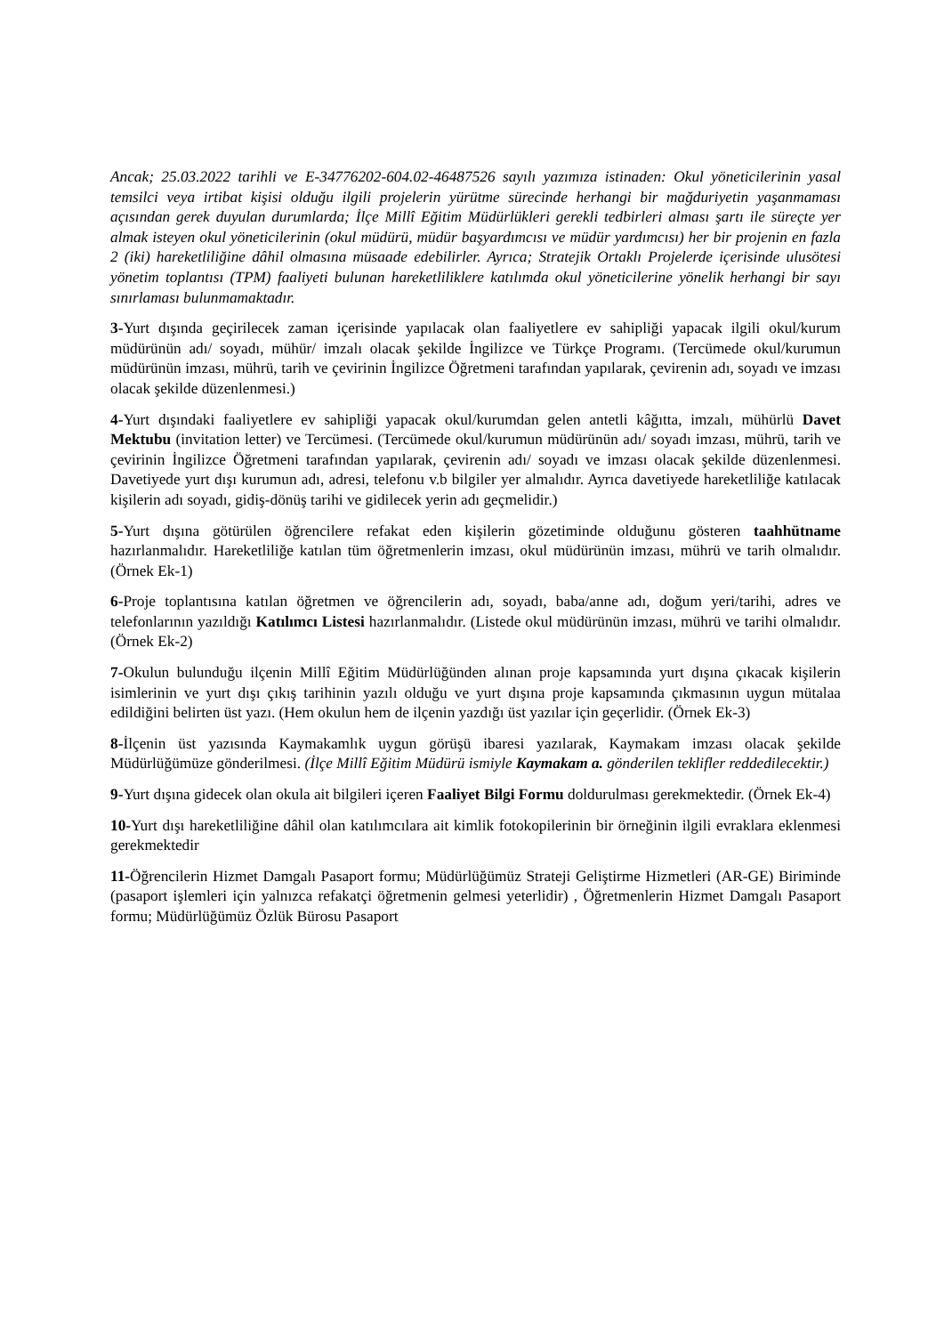Ancak; 25.03.2022 tarihli ve E-34776202-604.02-46487526 sayılı yazımıza istinaden: Okul yöneticilerinin yasal temsilci veya irtibat kişisi olduğu ilgili projelerin yürütme sürecinde herhangi bir mağduriyetin yaşanmaması açısından gerek duyulan durumlarda; İlçe Millî Eğitim Müdürlükleri gerekli tedbirleri alması şartı ile süreçte yer almak isteyen okul yöneticilerinin (okul müdürü, müdür başyardımcısı ve müdür yardımcısı) her bir projenin en fazla 2 (iki) hareketliliğine dâhil olmasına müsaade edebilirler. Ayrıca; Stratejik Ortaklı Projelerde içerisinde ulusötesi yönetim toplantısı (TPM) faaliyeti bulunan hareketliliklere katılımda okul yöneticilerine yönelik herhangi bir sayı sınırlaması bulunmamaktadır.
3-Yurt dışında geçirilecek zaman içerisinde yapılacak olan faaliyetlere ev sahipliği yapacak ilgili okul/kurum müdürünün adı/ soyadı, mühür/ imzalı olacak şekilde İngilizce ve Türkçe Programı. (Tercümede okul/kurumun müdürünün imzası, mührü, tarih ve çevirinin İngilizce Öğretmeni tarafından yapılarak, çevirenin adı, soyadı ve imzası olacak şekilde düzenlenmesi.)
4-Yurt dışındaki faaliyetlere ev sahipliği yapacak okul/kurumdan gelen antetli kâğıtta, imzalı, mühürlü Davet Mektubu (invitation letter) ve Tercümesi. (Tercümede okul/kurumun müdürünün adı/ soyadı imzası, mührü, tarih ve çevirinin İngilizce Öğretmeni tarafından yapılarak, çevirenin adı/ soyadı ve imzası olacak şekilde düzenlenmesi. Davetiyede yurt dışı kurumun adı, adresi, telefonu v.b bilgiler yer almalıdır. Ayrıca davetiyede hareketliliğe katılacak kişilerin adı soyadı, gidiş-dönüş tarihi ve gidilecek yerin adı geçmelidir.)
5-Yurt dışına götürülen öğrencilere refakat eden kişilerin gözetiminde olduğunu gösteren taahhütname hazırlanmalıdır. Hareketliliğe katılan tüm öğretmenlerin imzası, okul müdürünün imzası, mührü ve tarih olmalıdır. (Örnek Ek-1)
6-Proje toplantısına katılan öğretmen ve öğrencilerin adı, soyadı, baba/anne adı, doğum yeri/tarihi, adres ve telefonlarının yazıldığı Katılımcı Listesi hazırlanmalıdır. (Listede okul müdürünün imzası, mührü ve tarihi olmalıdır. (Örnek Ek-2)
7-Okulun bulunduğu ilçenin Millî Eğitim Müdürlüğünden alınan proje kapsamında yurt dışına çıkacak kişilerin isimlerinin ve yurt dışı çıkış tarihinin yazılı olduğu ve yurt dışına proje kapsamında çıkmasının uygun mütalaa edildiğini belirten üst yazı. (Hem okulun hem de ilçenin yazdığı üst yazılar için geçerlidir. (Örnek Ek-3)
8-İlçenin üst yazısında Kaymakamlık uygun görüşü ibaresi yazılarak, Kaymakam imzası olacak şekilde Müdürlüğümüze gönderilmesi. (İlçe Millî Eğitim Müdürü ismiyle Kaymakam a. gönderilen teklifler reddedilecektir.)
9-Yurt dışına gidecek olan okula ait bilgileri içeren Faaliyet Bilgi Formu doldurulması gerekmektedir. (Örnek Ek-4)
10-Yurt dışı hareketliliğine dâhil olan katılımcılara ait kimlik fotokopilerinin bir örneğinin ilgili evraklara eklenmesi gerekmektedir
11-Öğrencilerin Hizmet Damgalı Pasaport formu; Müdürlüğümüz Strateji Geliştirme Hizmetleri (AR-GE) Biriminde (pasaport işlemleri için yalnızca refakatçi öğretmenin gelmesi yeterlidir) , Öğretmenlerin Hizmet Damgalı Pasaport formu; Müdürlüğümüz Özlük Bürosu Pasaport